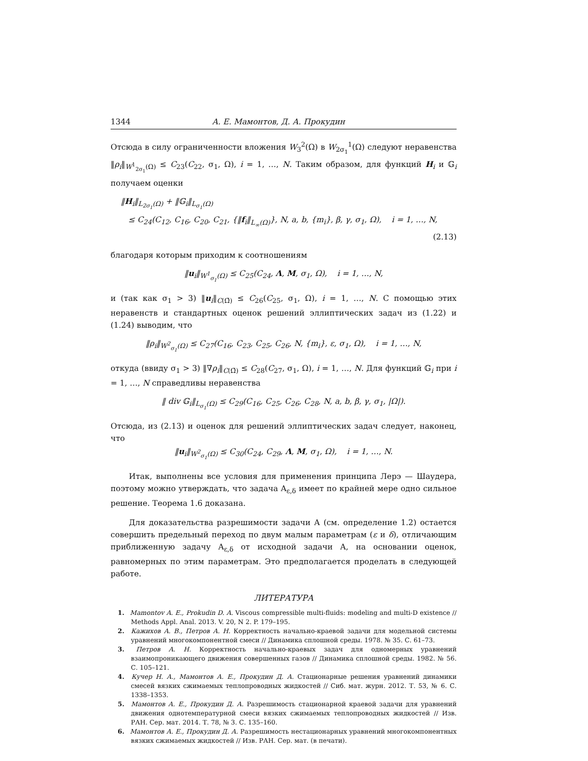1344 А. Е. Мамонтов, Д. А. Прокудин
Отсюда в силу ограниченности вложения W<sub>3</sub><sup>2</sup>(Ω) в W<sub>2σ<sub>1</sub></sub><sup>1</sup>(Ω) следуют неравенства ‖ρ<sub>i</sub>‖<sub>W<sup>1</sup><sub>2σ<sub>1</sub></sub>(Ω)</sub> ≤ C<sub>23</sub>(C<sub>22</sub>, σ<sub>1</sub>, Ω), i = 1, …, N. Таким образом, для функций H<sub>i</sub> и 𝔾<sub>i</sub> получаем оценки
‖H<sub>i</sub>‖<sub>L<sub>2σ<sub>1</sub></sub>(Ω)</sub> + ‖𝔾<sub>i</sub>‖<sub>L<sub>σ<sub>1</sub></sub>(Ω)</sub>
≤ C<sub>24</sub>(C<sub>12</sub>, C<sub>16</sub>, C<sub>20</sub>, C<sub>21</sub>, {‖f<sub>i</sub>‖<sub>L<sub>∞</sub>(Ω)</sub>}, N, a, b, {m<sub>i</sub>}, β, γ, σ<sub>1</sub>, Ω), i = 1, …, N,
(2.13)
благодаря которым приходим к соотношениям
‖u<sub>i</sub>‖<sub>W<sup>1</sup><sub>σ<sub>1</sub></sub>(Ω)</sub> ≤ C<sub>25</sub>(C<sub>24</sub>, Λ, M, σ<sub>1</sub>, Ω), i = 1, …, N,
и (так как σ<sub>1</sub> > 3) ‖u<sub>i</sub>‖<sub>C(Ω̄)</sub> ≤ C<sub>26</sub>(C<sub>25</sub>, σ<sub>1</sub>, Ω), i = 1, …, N. С помощью этих неравенств и стандартных оценок решений эллиптических задач из (1.22) и (1.24) выводим, что
‖ρ<sub>i</sub>‖<sub>W<sup>2</sup><sub>σ<sub>1</sub></sub>(Ω)</sub> ≤ C<sub>27</sub>(C<sub>16</sub>, C<sub>23</sub>, C<sub>25</sub>, C<sub>26</sub>, N, {m<sub>i</sub>}, ε, σ<sub>1</sub>, Ω), i = 1, …, N,
откуда (ввиду σ<sub>1</sub> > 3) ‖∇ρ<sub>i</sub>‖<sub>C(Ω̄)</sub> ≤ C<sub>28</sub>(C<sub>27</sub>, σ<sub>1</sub>, Ω), i = 1, …, N. Для функций 𝔾<sub>i</sub> при i = 1, …, N справедливы неравенства
‖ div 𝔾<sub>i</sub>‖<sub>L<sub>σ<sub>1</sub></sub>(Ω)</sub> ≤ C<sub>29</sub>(C<sub>16</sub>, C<sub>25</sub>, C<sub>26</sub>, C<sub>28</sub>, N, a, b, β, γ, σ<sub>1</sub>, |Ω|).
Отсюда, из (2.13) и оценок для решений эллиптических задач следует, наконец, что
‖u<sub>i</sub>‖<sub>W<sup>2</sup><sub>σ<sub>1</sub></sub>(Ω)</sub> ≤ C<sub>30</sub>(C<sub>24</sub>, C<sub>29</sub>, Λ, M, σ<sub>1</sub>, Ω), i = 1, …, N.
Итак, выполнены все условия для применения принципа Лерэ — Шаудера, поэтому можно утверждать, что задача A<sub>ε,δ</sub> имеет по крайней мере одно сильное решение. Теорема 1.6 доказана.
Для доказательства разрешимости задачи A (см. определение 1.2) остается совершить предельный переход по двум малым параметрам (ε и δ), отличающим приближенную задачу A<sub>ε,δ</sub> от исходной задачи A, на основании оценок, равномерных по этим параметрам. Это предполагается проделать в следующей работе.
ЛИТЕРАТУРА
1. Mamontov A. E., Prokudin D. A. Viscous compressible multi-fluids: modeling and multi-D existence // Methods Appl. Anal. 2013. V. 20, N 2. P. 179–195.
2. Кажихов А. В., Петров А. Н. Корректность начально-краевой задачи для модельной системы уравнений многокомпонентной смеси // Динамика сплошной среды. 1978. № 35. С. 61–73.
3. Петров А. Н. Корректность начально-краевых задач для одномерных уравнений взаимопроникающего движения совершенных газов // Динамика сплошной среды. 1982. № 56. С. 105–121.
4. Кучер Н. А., Мамонтов А. Е., Прокудин Д. А. Стационарные решения уравнений динамики смесей вязких сжимаемых теплопроводных жидкостей // Сиб. мат. журн. 2012. Т. 53, № 6. С. 1338–1353.
5. Мамонтов А. Е., Прокудин Д. А. Разрешимость стационарной краевой задачи для уравнений движения однотемпературной смеси вязких сжимаемых теплопроводных жидкостей // Изв. РАН. Сер. мат. 2014. Т. 78, № 3. С. 135–160.
6. Мамонтов А. Е., Прокудин Д. А. Разрешимость нестационарных уравнений многокомпонентных вязких сжимаемых жидкостей // Изв. РАН. Сер. мат. (в печати).